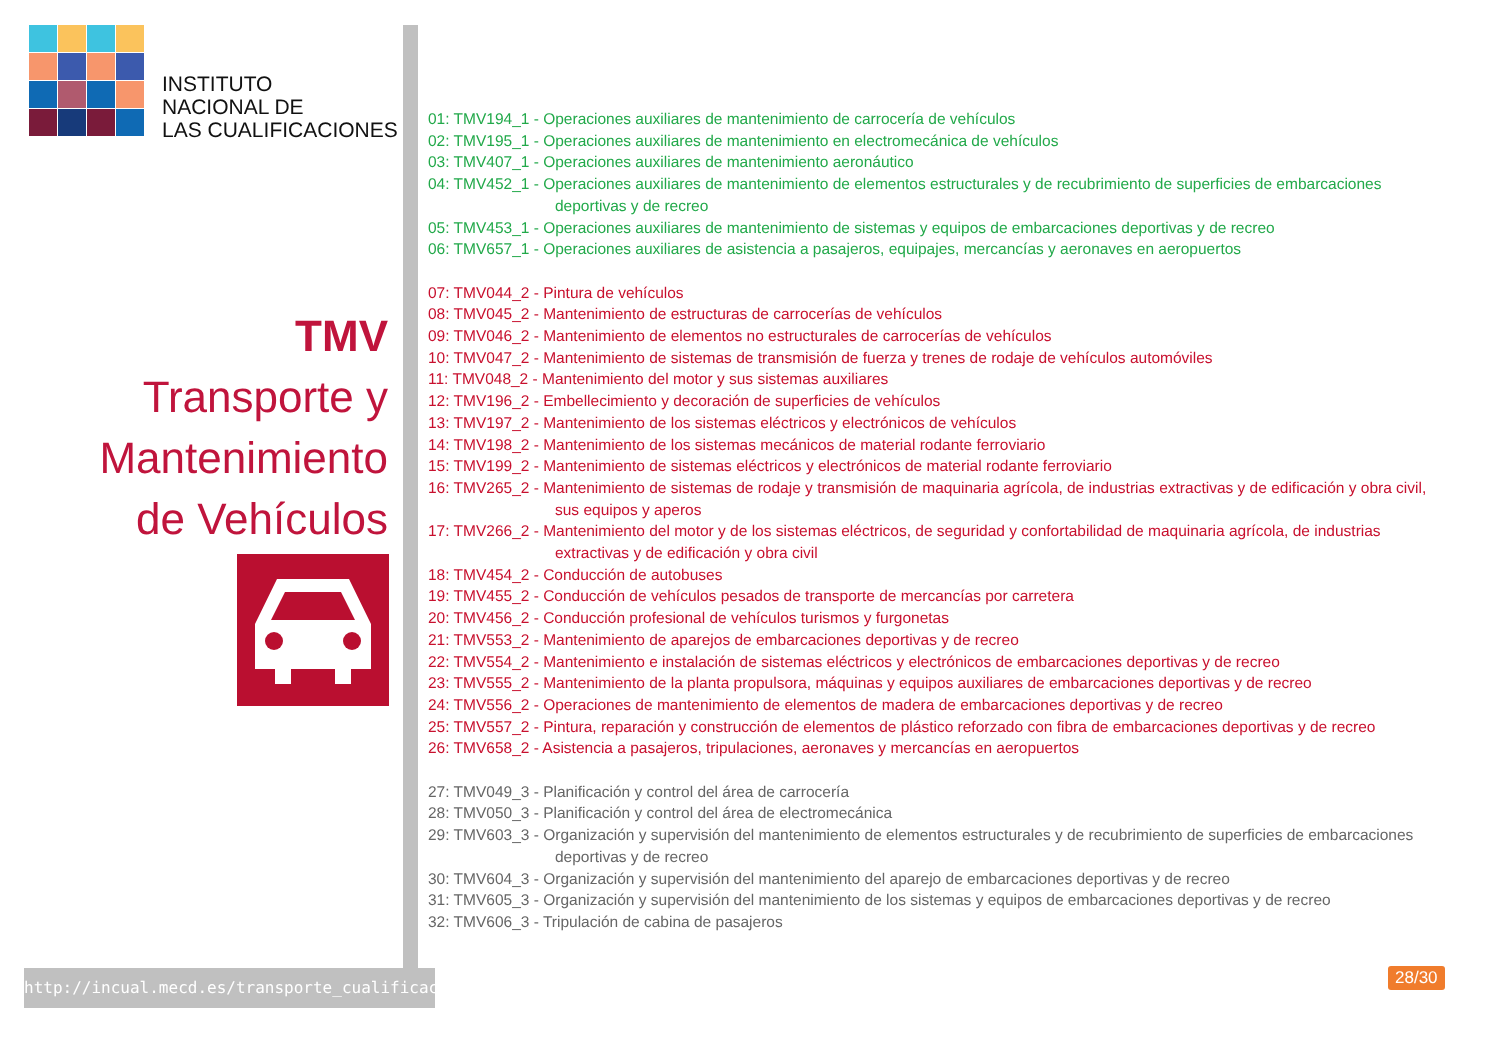INSTITUTO
NACIONAL DE
LAS CUALIFICACIONES
TMV
Transporte y
Mantenimiento
de Vehículos
http://incual.mecd.es/transporte_cualificaciones
01: TMV194_1 - Operaciones auxiliares de mantenimiento de carrocería de vehículos
02: TMV195_1 - Operaciones auxiliares de mantenimiento en electromecánica de vehículos
03: TMV407_1 - Operaciones auxiliares de mantenimiento aeronáutico
04: TMV452_1 - Operaciones auxiliares de mantenimiento de elementos estructurales y de recubrimiento de superficies de embarcaciones deportivas y de recreo
05: TMV453_1 - Operaciones auxiliares de mantenimiento de sistemas y equipos de embarcaciones deportivas y de recreo
06: TMV657_1 - Operaciones auxiliares de asistencia a pasajeros, equipajes, mercancías y aeronaves en aeropuertos
07: TMV044_2 - Pintura de vehículos
08: TMV045_2 - Mantenimiento de estructuras de carrocerías de vehículos
09: TMV046_2 - Mantenimiento de elementos no estructurales de carrocerías de vehículos
10: TMV047_2 - Mantenimiento de sistemas de transmisión de fuerza y trenes de rodaje de vehículos automóviles
11: TMV048_2 - Mantenimiento del motor y sus sistemas auxiliares
12: TMV196_2 - Embellecimiento y decoración de superficies de vehículos
13: TMV197_2 - Mantenimiento de los sistemas eléctricos y electrónicos de vehículos
14: TMV198_2 - Mantenimiento de los sistemas mecánicos de material rodante ferroviario
15: TMV199_2 - Mantenimiento de sistemas eléctricos y electrónicos de material rodante ferroviario
16: TMV265_2 - Mantenimiento de sistemas de rodaje y transmisión de maquinaria agrícola, de industrias extractivas y de edificación y obra civil, sus equipos y aperos
17: TMV266_2 - Mantenimiento del motor y de los sistemas eléctricos, de seguridad y confortabilidad de maquinaria agrícola, de industrias extractivas y de edificación y obra civil
18: TMV454_2 - Conducción de autobuses
19: TMV455_2 - Conducción de vehículos pesados de transporte de mercancías por carretera
20: TMV456_2 - Conducción profesional de vehículos turismos y furgonetas
21: TMV553_2 - Mantenimiento de aparejos de embarcaciones deportivas y de recreo
22: TMV554_2 - Mantenimiento e instalación de sistemas eléctricos y electrónicos de embarcaciones deportivas y de recreo
23: TMV555_2 - Mantenimiento de la planta propulsora, máquinas y equipos auxiliares de embarcaciones deportivas y de recreo
24: TMV556_2 - Operaciones de mantenimiento de elementos de madera de embarcaciones deportivas y de recreo
25: TMV557_2 - Pintura, reparación y construcción de elementos de plástico reforzado con fibra de embarcaciones deportivas y de recreo
26: TMV658_2 - Asistencia a pasajeros, tripulaciones, aeronaves y mercancías en aeropuertos
27: TMV049_3 - Planificación y control del área de carrocería
28: TMV050_3 - Planificación y control del área de electromecánica
29: TMV603_3 - Organización y supervisión del mantenimiento de elementos estructurales y de recubrimiento de superficies de embarcaciones deportivas y de recreo
30: TMV604_3 - Organización y supervisión del mantenimiento del aparejo de embarcaciones deportivas y de recreo
31: TMV605_3 - Organización y supervisión del mantenimiento de los sistemas y equipos de embarcaciones deportivas y de recreo
32: TMV606_3 - Tripulación de cabina de pasajeros
28/30